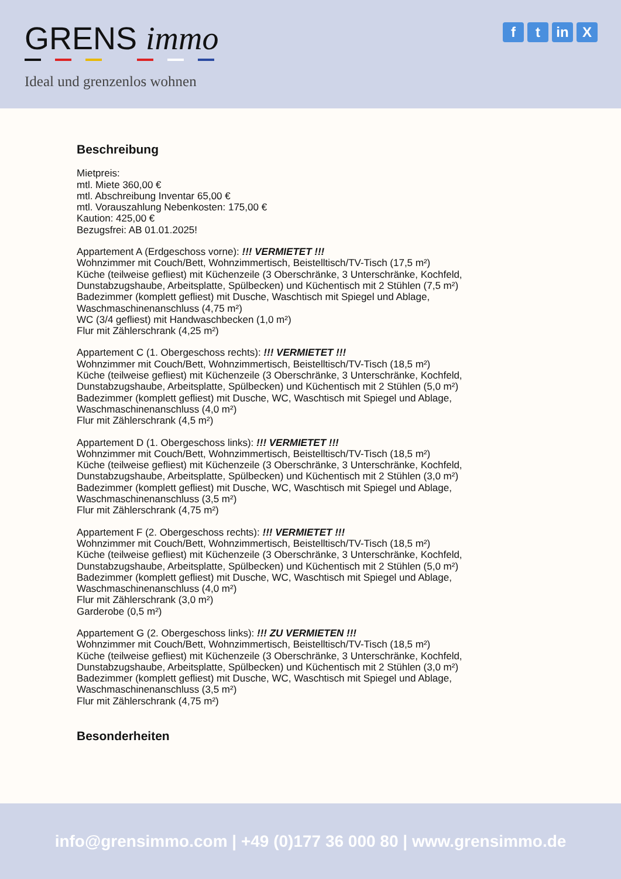GRENS immo
Ideal und grenzenlos wohnen
ft in X
Beschreibung
Mietpreis:
mtl. Miete 360,00 €
mtl. Abschreibung Inventar 65,00 €
mtl. Vorauszahlung Nebenkosten: 175,00 €
Kaution: 425,00 €
Bezugsfrei: AB 01.01.2025!
Appartement A (Erdgeschoss vorne): !!! VERMIETET !!!
Wohnzimmer mit Couch/Bett, Wohnzimmertisch, Beistelltisch/TV-Tisch (17,5 m²)
Küche (teilweise gefliest) mit Küchenzeile (3 Oberschränke, 3 Unterschränke, Kochfeld,
Dunstabzugshaube, Arbeitsplatte, Spülbecken) und Küchentisch mit 2 Stühlen (7,5 m²)
Badezimmer (komplett gefliest) mit Dusche, Waschtisch mit Spiegel und Ablage,
Waschmaschinenanschluss (4,75 m²)
WC (3/4 gefliest) mit Handwaschbecken (1,0 m²)
Flur mit Zählerschrank (4,25 m²)
Appartement C (1. Obergeschoss rechts): !!! VERMIETET !!!
Wohnzimmer mit Couch/Bett, Wohnzimmertisch, Beistelltisch/TV-Tisch (18,5 m²)
Küche (teilweise gefliest) mit Küchenzeile (3 Oberschränke, 3 Unterschränke, Kochfeld,
Dunstabzugshaube, Arbeitsplatte, Spülbecken) und Küchentisch mit 2 Stühlen (5,0 m²)
Badezimmer (komplett gefliest) mit Dusche, WC, Waschtisch mit Spiegel und Ablage,
Waschmaschinenanschluss (4,0 m²)
Flur mit Zählerschrank (4,5 m²)
Appartement D (1. Obergeschoss links): !!! VERMIETET !!!
Wohnzimmer mit Couch/Bett, Wohnzimmertisch, Beistelltisch/TV-Tisch (18,5 m²)
Küche (teilweise gefliest) mit Küchenzeile (3 Oberschränke, 3 Unterschränke, Kochfeld,
Dunstabzugshaube, Arbeitsplatte, Spülbecken) und Küchentisch mit 2 Stühlen (3,0 m²)
Badezimmer (komplett gefliest) mit Dusche, WC, Waschtisch mit Spiegel und Ablage,
Waschmaschinenanschluss (3,5 m²)
Flur mit Zählerschrank (4,75 m²)
Appartement F (2. Obergeschoss rechts): !!! VERMIETET !!!
Wohnzimmer mit Couch/Bett, Wohnzimmertisch, Beistelltisch/TV-Tisch (18,5 m²)
Küche (teilweise gefliest) mit Küchenzeile (3 Oberschränke, 3 Unterschränke, Kochfeld,
Dunstabzugshaube, Arbeitsplatte, Spülbecken) und Küchentisch mit 2 Stühlen (5,0 m²)
Badezimmer (komplett gefliest) mit Dusche, WC, Waschtisch mit Spiegel und Ablage,
Waschmaschinenanschluss (4,0 m²)
Flur mit Zählerschrank (3,0 m²)
Garderobe (0,5 m²)
Appartement G (2. Obergeschoss links): !!! ZU VERMIETEN !!!
Wohnzimmer mit Couch/Bett, Wohnzimmertisch, Beistelltisch/TV-Tisch (18,5 m²)
Küche (teilweise gefliest) mit Küchenzeile (3 Oberschränke, 3 Unterschränke, Kochfeld,
Dunstabzugshaube, Arbeitsplatte, Spülbecken) und Küchentisch mit 2 Stühlen (3,0 m²)
Badezimmer (komplett gefliest) mit Dusche, WC, Waschtisch mit Spiegel und Ablage,
Waschmaschinenanschluss (3,5 m²)
Flur mit Zählerschrank (4,75 m²)
Besonderheiten
info@grensimmo.com | +49 (0)177 36 000 80 | www.grensimmo.de